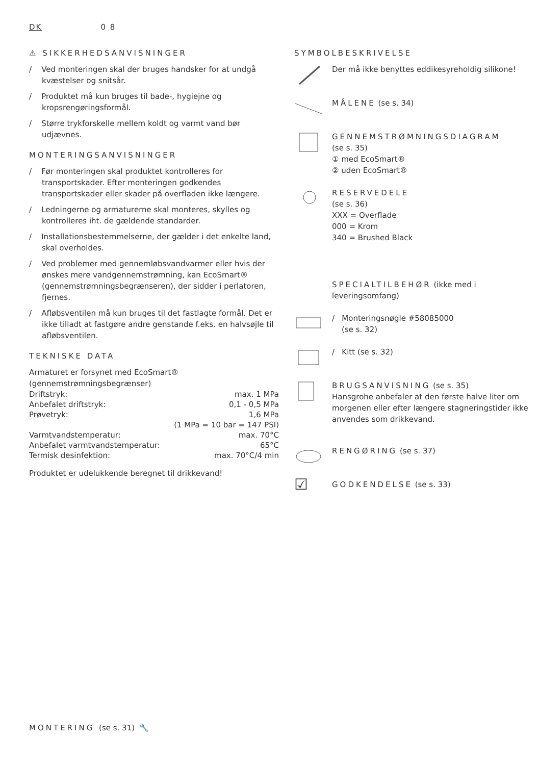DK 0 8
⚠ SIKKERHEDSANVISNINGER
/ Ved monteringen skal der bruges handsker for at undgå kvæstelser og snitsår.
/ Produktet må kun bruges til bade-, hygiejne og kropsrengøringsformål.
/ Større trykforskelle mellem koldt og varmt vand bør udjævnes.
MONTERINGSANVISNINGER
/ Før monteringen skal produktet kontrolleres for transportskader. Efter monteringen godkendes transportskader eller skader på overfladen ikke længere.
/ Ledningerne og armaturerne skal monteres, skylles og kontrolleres iht. de gældende standarder.
/ Installationsbestemmelserne, der gælder i det enkelte land, skal overholdes.
/ Ved problemer med gennemløbsvandvarmer eller hvis der ønskes mere vandgennemstrømning, kan EcoSmart® (gennemstrømningsbegrænseren), der sidder i perlatoren, fjernes.
/ Afløbsventilen må kun bruges til det fastlagte formål. Det er ikke tilladt at fastgøre andre genstande f.eks. en halvsøjle til afløbsventilen.
TEKNISKE DATA
Armaturet er forsynet med EcoSmart® (gennemstrømningsbegrænser)
| Driftstryk: | max. 1 MPa |
| Anbefalet driftstryk: | 0,1 - 0,5 MPa |
| Prøvetryk: | 1,6 MPa |
| | (1 MPa = 10 bar = 147 PSI) |
| Varmtvandstemperatur: | max. 70°C |
| Anbefalet varmtvandstemperatur: | 65°C |
| Termisk desinfektion: | max. 70°C/4 min |
Produktet er udelukkende beregnet til drikkevand!
SYMBOLBESKRIVELSE
Der må ikke benyttes eddikesyreholdig silikone!
MÅLENE (se s. 34)
GENNEMSTRØMNINGSDIAGRAM
(se s. 35)
① med EcoSmart®
② uden EcoSmart®
RESERVEDELE
(se s. 36)
XXX = Overflade
000 = Krom
340 = Brushed Black
SPECIALTILBEHØR (ikke med i leveringsomfang)
/ Monteringsnøgle #58085000
(se s. 32)
/ Kitt (se s. 32)
BRUGSANVISNING (se s. 35)
Hansgrohe anbefaler at den første halve liter om morgenen eller efter længere stagneringstider ikke anvendes som drikkevand.
RENGØRING (se s. 37)
☑
GODKENDELSE (se s. 33)
MONTERING (se s. 31) 🔧